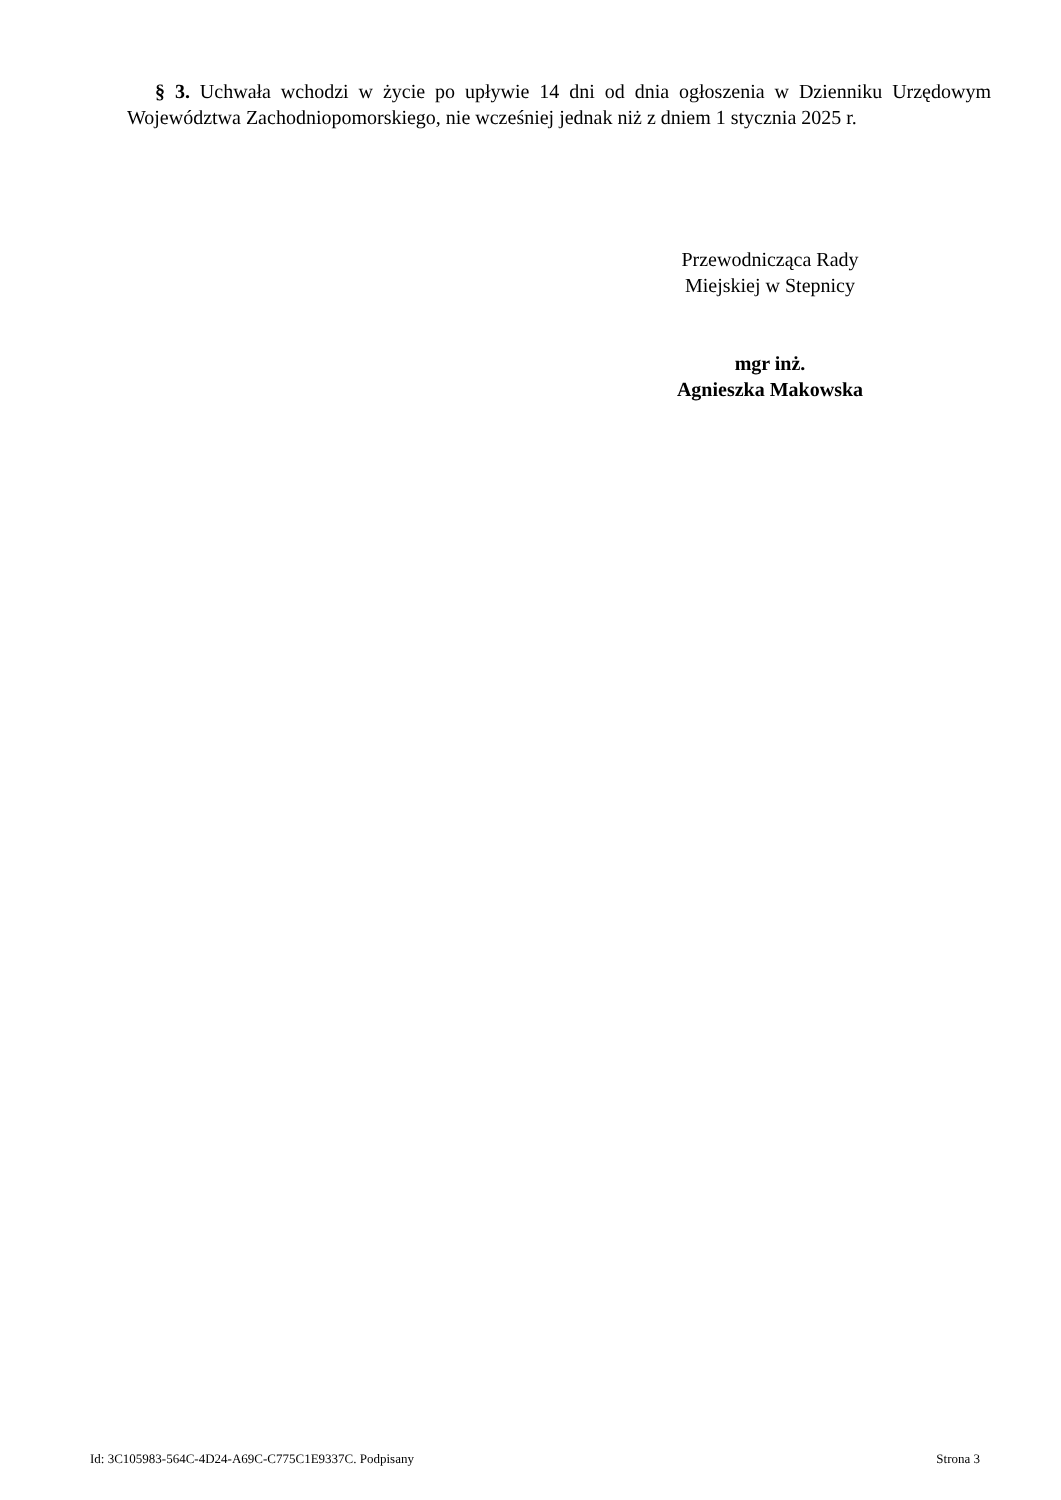§ 3. Uchwała wchodzi w życie po upływie 14 dni od dnia ogłoszenia w Dzienniku Urzędowym Województwa Zachodniopomorskiego, nie wcześniej jednak niż z dniem 1 stycznia 2025 r.
Przewodnicząca Rady
Miejskiej w Stepnicy
mgr inż.
Agnieszka Makowska
Id: 3C105983-564C-4D24-A69C-C775C1E9337C. Podpisany Strona 3